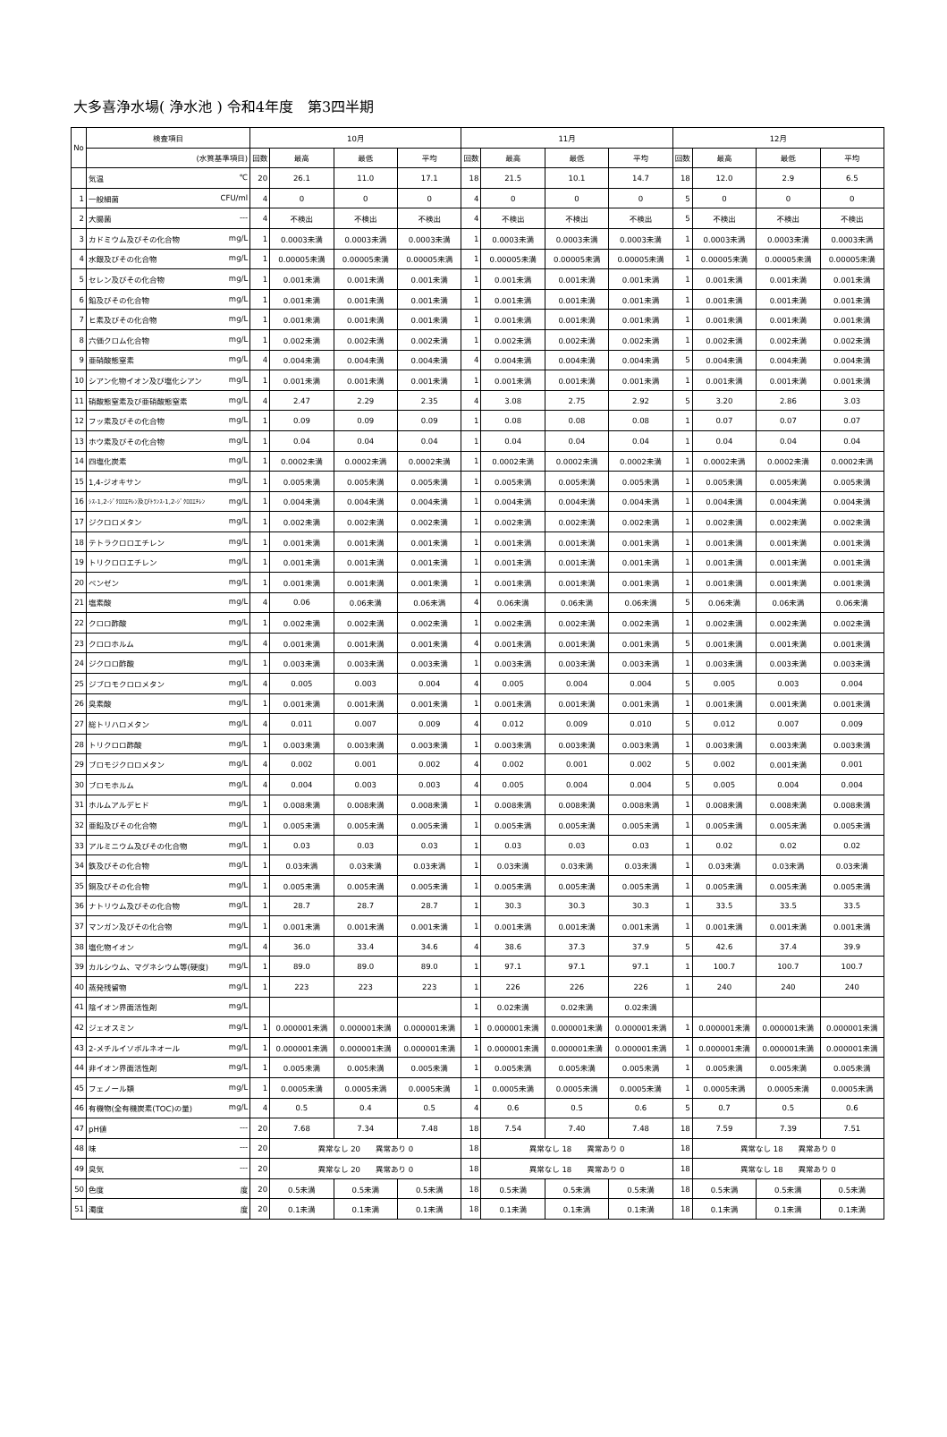大多喜浄水場( 浄水池 ) 令和4年度　第3四半期
| No | 検査項目 | 10月 | | | | 11月 | | | | 12月 | | | |
| --- | --- | --- | --- | --- | --- | --- | --- | --- | --- | --- | --- | --- | --- |
| | (水質基準項目) | 回数 | 最高 | 最低 | 平均 | 回数 | 最高 | 最低 | 平均 | 回数 | 最高 | 最低 | 平均 |
| | 気温 ℃ | 20 | 26.1 | 11.0 | 17.1 | 18 | 21.5 | 10.1 | 14.7 | 18 | 12.0 | 2.9 | 6.5 |
| 1 | 一般細菌 CFU/ml | 4 | 0 | 0 | 0 | 4 | 0 | 0 | 0 | 5 | 0 | 0 | 0 |
| 2 | 大腸菌 --- | 4 | 不検出 | 不検出 | 不検出 | 4 | 不検出 | 不検出 | 不検出 | 5 | 不検出 | 不検出 | 不検出 |
| 3 | カドミウム及びその化合物 mg/L | 1 | 0.0003未満 | 0.0003未満 | 0.0003未満 | 1 | 0.0003未満 | 0.0003未満 | 0.0003未満 | 1 | 0.0003未満 | 0.0003未満 | 0.0003未満 |
| 4 | 水銀及びその化合物 mg/L | 1 | 0.00005未満 | 0.00005未満 | 0.00005未満 | 1 | 0.00005未満 | 0.00005未満 | 0.00005未満 | 1 | 0.00005未満 | 0.00005未満 | 0.00005未満 |
| 5 | セレン及びその化合物 mg/L | 1 | 0.001未満 | 0.001未満 | 0.001未満 | 1 | 0.001未満 | 0.001未満 | 0.001未満 | 1 | 0.001未満 | 0.001未満 | 0.001未満 |
| 6 | 鉛及びその化合物 mg/L | 1 | 0.001未満 | 0.001未満 | 0.001未満 | 1 | 0.001未満 | 0.001未満 | 0.001未満 | 1 | 0.001未満 | 0.001未満 | 0.001未満 |
| 7 | ヒ素及びその化合物 mg/L | 1 | 0.001未満 | 0.001未満 | 0.001未満 | 1 | 0.001未満 | 0.001未満 | 0.001未満 | 1 | 0.001未満 | 0.001未満 | 0.001未満 |
| 8 | 六価クロム化合物 mg/L | 1 | 0.002未満 | 0.002未満 | 0.002未満 | 1 | 0.002未満 | 0.002未満 | 0.002未満 | 1 | 0.002未満 | 0.002未満 | 0.002未満 |
| 9 | 亜硝酸態窒素 mg/L | 4 | 0.004未満 | 0.004未満 | 0.004未満 | 4 | 0.004未満 | 0.004未満 | 0.004未満 | 5 | 0.004未満 | 0.004未満 | 0.004未満 |
| 10 | シアン化物イオン及び塩化シアン mg/L | 1 | 0.001未満 | 0.001未満 | 0.001未満 | 1 | 0.001未満 | 0.001未満 | 0.001未満 | 1 | 0.001未満 | 0.001未満 | 0.001未満 |
| 11 | 硝酸態窒素及び亜硝酸態窒素 mg/L | 4 | 2.47 | 2.29 | 2.35 | 4 | 3.08 | 2.75 | 2.92 | 5 | 3.20 | 2.86 | 3.03 |
| 12 | フッ素及びその化合物 mg/L | 1 | 0.09 | 0.09 | 0.09 | 1 | 0.08 | 0.08 | 0.08 | 1 | 0.07 | 0.07 | 0.07 |
| 13 | ホウ素及びその化合物 mg/L | 1 | 0.04 | 0.04 | 0.04 | 1 | 0.04 | 0.04 | 0.04 | 1 | 0.04 | 0.04 | 0.04 |
| 14 | 四塩化炭素 mg/L | 1 | 0.0002未満 | 0.0002未満 | 0.0002未満 | 1 | 0.0002未満 | 0.0002未満 | 0.0002未満 | 1 | 0.0002未満 | 0.0002未満 | 0.0002未満 |
| 15 | 1,4-ジオキサン mg/L | 1 | 0.005未満 | 0.005未満 | 0.005未満 | 1 | 0.005未満 | 0.005未満 | 0.005未満 | 1 | 0.005未満 | 0.005未満 | 0.005未満 |
| 16 | ｼｽ-1,2-ｼﾞｸﾛﾛｴﾁﾚﾝ及びﾄﾗﾝｽ-1,2-ｼﾞｸﾛﾛｴﾁﾚﾝ mg/L | 1 | 0.004未満 | 0.004未満 | 0.004未満 | 1 | 0.004未満 | 0.004未満 | 0.004未満 | 1 | 0.004未満 | 0.004未満 | 0.004未満 |
| 17 | ジクロロメタン mg/L | 1 | 0.002未満 | 0.002未満 | 0.002未満 | 1 | 0.002未満 | 0.002未満 | 0.002未満 | 1 | 0.002未満 | 0.002未満 | 0.002未満 |
| 18 | テトラクロロエチレン mg/L | 1 | 0.001未満 | 0.001未満 | 0.001未満 | 1 | 0.001未満 | 0.001未満 | 0.001未満 | 1 | 0.001未満 | 0.001未満 | 0.001未満 |
| 19 | トリクロロエチレン mg/L | 1 | 0.001未満 | 0.001未満 | 0.001未満 | 1 | 0.001未満 | 0.001未満 | 0.001未満 | 1 | 0.001未満 | 0.001未満 | 0.001未満 |
| 20 | ベンゼン mg/L | 1 | 0.001未満 | 0.001未満 | 0.001未満 | 1 | 0.001未満 | 0.001未満 | 0.001未満 | 1 | 0.001未満 | 0.001未満 | 0.001未満 |
| 21 | 塩素酸 mg/L | 4 | 0.06 | 0.06未満 | 0.06未満 | 4 | 0.06未満 | 0.06未満 | 0.06未満 | 5 | 0.06未満 | 0.06未満 | 0.06未満 |
| 22 | クロロ酢酸 mg/L | 1 | 0.002未満 | 0.002未満 | 0.002未満 | 1 | 0.002未満 | 0.002未満 | 0.002未満 | 1 | 0.002未満 | 0.002未満 | 0.002未満 |
| 23 | クロロホルム mg/L | 4 | 0.001未満 | 0.001未満 | 0.001未満 | 4 | 0.001未満 | 0.001未満 | 0.001未満 | 5 | 0.001未満 | 0.001未満 | 0.001未満 |
| 24 | ジクロロ酢酸 mg/L | 1 | 0.003未満 | 0.003未満 | 0.003未満 | 1 | 0.003未満 | 0.003未満 | 0.003未満 | 1 | 0.003未満 | 0.003未満 | 0.003未満 |
| 25 | ジブロモクロロメタン mg/L | 4 | 0.005 | 0.003 | 0.004 | 4 | 0.005 | 0.004 | 0.004 | 5 | 0.005 | 0.003 | 0.004 |
| 26 | 臭素酸 mg/L | 1 | 0.001未満 | 0.001未満 | 0.001未満 | 1 | 0.001未満 | 0.001未満 | 0.001未満 | 1 | 0.001未満 | 0.001未満 | 0.001未満 |
| 27 | 総トリハロメタン mg/L | 4 | 0.011 | 0.007 | 0.009 | 4 | 0.012 | 0.009 | 0.010 | 5 | 0.012 | 0.007 | 0.009 |
| 28 | トリクロロ酢酸 mg/L | 1 | 0.003未満 | 0.003未満 | 0.003未満 | 1 | 0.003未満 | 0.003未満 | 0.003未満 | 1 | 0.003未満 | 0.003未満 | 0.003未満 |
| 29 | ブロモジクロロメタン mg/L | 4 | 0.002 | 0.001 | 0.002 | 4 | 0.002 | 0.001 | 0.002 | 5 | 0.002 | 0.001未満 | 0.001 |
| 30 | ブロモホルム mg/L | 4 | 0.004 | 0.003 | 0.003 | 4 | 0.005 | 0.004 | 0.004 | 5 | 0.005 | 0.004 | 0.004 |
| 31 | ホルムアルデヒド mg/L | 1 | 0.008未満 | 0.008未満 | 0.008未満 | 1 | 0.008未満 | 0.008未満 | 0.008未満 | 1 | 0.008未満 | 0.008未満 | 0.008未満 |
| 32 | 亜鉛及びその化合物 mg/L | 1 | 0.005未満 | 0.005未満 | 0.005未満 | 1 | 0.005未満 | 0.005未満 | 0.005未満 | 1 | 0.005未満 | 0.005未満 | 0.005未満 |
| 33 | アルミニウム及びその化合物 mg/L | 1 | 0.03 | 0.03 | 0.03 | 1 | 0.03 | 0.03 | 0.03 | 1 | 0.02 | 0.02 | 0.02 |
| 34 | 鉄及びその化合物 mg/L | 1 | 0.03未満 | 0.03未満 | 0.03未満 | 1 | 0.03未満 | 0.03未満 | 0.03未満 | 1 | 0.03未満 | 0.03未満 | 0.03未満 |
| 35 | 銅及びその化合物 mg/L | 1 | 0.005未満 | 0.005未満 | 0.005未満 | 1 | 0.005未満 | 0.005未満 | 0.005未満 | 1 | 0.005未満 | 0.005未満 | 0.005未満 |
| 36 | ナトリウム及びその化合物 mg/L | 1 | 28.7 | 28.7 | 28.7 | 1 | 30.3 | 30.3 | 30.3 | 1 | 33.5 | 33.5 | 33.5 |
| 37 | マンガン及びその化合物 mg/L | 1 | 0.001未満 | 0.001未満 | 0.001未満 | 1 | 0.001未満 | 0.001未満 | 0.001未満 | 1 | 0.001未満 | 0.001未満 | 0.001未満 |
| 38 | 塩化物イオン mg/L | 4 | 36.0 | 33.4 | 34.6 | 4 | 38.6 | 37.3 | 37.9 | 5 | 42.6 | 37.4 | 39.9 |
| 39 | カルシウム、マグネシウム等(硬度) mg/L | 1 | 89.0 | 89.0 | 89.0 | 1 | 97.1 | 97.1 | 97.1 | 1 | 100.7 | 100.7 | 100.7 |
| 40 | 蒸発残留物 mg/L | 1 | 223 | 223 | 223 | 1 | 226 | 226 | 226 | 1 | 240 | 240 | 240 |
| 41 | 陰イオン界面活性剤 mg/L | | | | | 1 | 0.02未満 | 0.02未満 | 0.02未満 | | | | |
| 42 | ジェオスミン mg/L | 1 | 0.000001未満 | 0.000001未満 | 0.000001未満 | 1 | 0.000001未満 | 0.000001未満 | 0.000001未満 | 1 | 0.000001未満 | 0.000001未満 | 0.000001未満 |
| 43 | 2-メチルイソボルネオール mg/L | 1 | 0.000001未満 | 0.000001未満 | 0.000001未満 | 1 | 0.000001未満 | 0.000001未満 | 0.000001未満 | 1 | 0.000001未満 | 0.000001未満 | 0.000001未満 |
| 44 | 非イオン界面活性剤 mg/L | 1 | 0.005未満 | 0.005未満 | 0.005未満 | 1 | 0.005未満 | 0.005未満 | 0.005未満 | 1 | 0.005未満 | 0.005未満 | 0.005未満 |
| 45 | フェノール類 mg/L | 1 | 0.0005未満 | 0.0005未満 | 0.0005未満 | 1 | 0.0005未満 | 0.0005未満 | 0.0005未満 | 1 | 0.0005未満 | 0.0005未満 | 0.0005未満 |
| 46 | 有機物(全有機炭素(TOC)の量) mg/L | 4 | 0.5 | 0.4 | 0.5 | 4 | 0.6 | 0.5 | 0.6 | 5 | 0.7 | 0.5 | 0.6 |
| 47 | pH値 --- | 20 | 7.68 | 7.34 | 7.48 | 18 | 7.54 | 7.40 | 7.48 | 18 | 7.59 | 7.39 | 7.51 |
| 48 | 味 --- | 20 | 異常なし 20 異常あり 0 | | | 18 | 異常なし 18 異常あり 0 | | | 18 | 異常なし 18 異常あり 0 | | |
| 49 | 臭気 --- | 20 | 異常なし 20 異常あり 0 | | | 18 | 異常なし 18 異常あり 0 | | | 18 | 異常なし 18 異常あり 0 | | |
| 50 | 色度 度 | 20 | 0.5未満 | 0.5未満 | 0.5未満 | 18 | 0.5未満 | 0.5未満 | 0.5未満 | 18 | 0.5未満 | 0.5未満 | 0.5未満 |
| 51 | 濁度 度 | 20 | 0.1未満 | 0.1未満 | 0.1未満 | 18 | 0.1未満 | 0.1未満 | 0.1未満 | 18 | 0.1未満 | 0.1未満 | 0.1未満 |